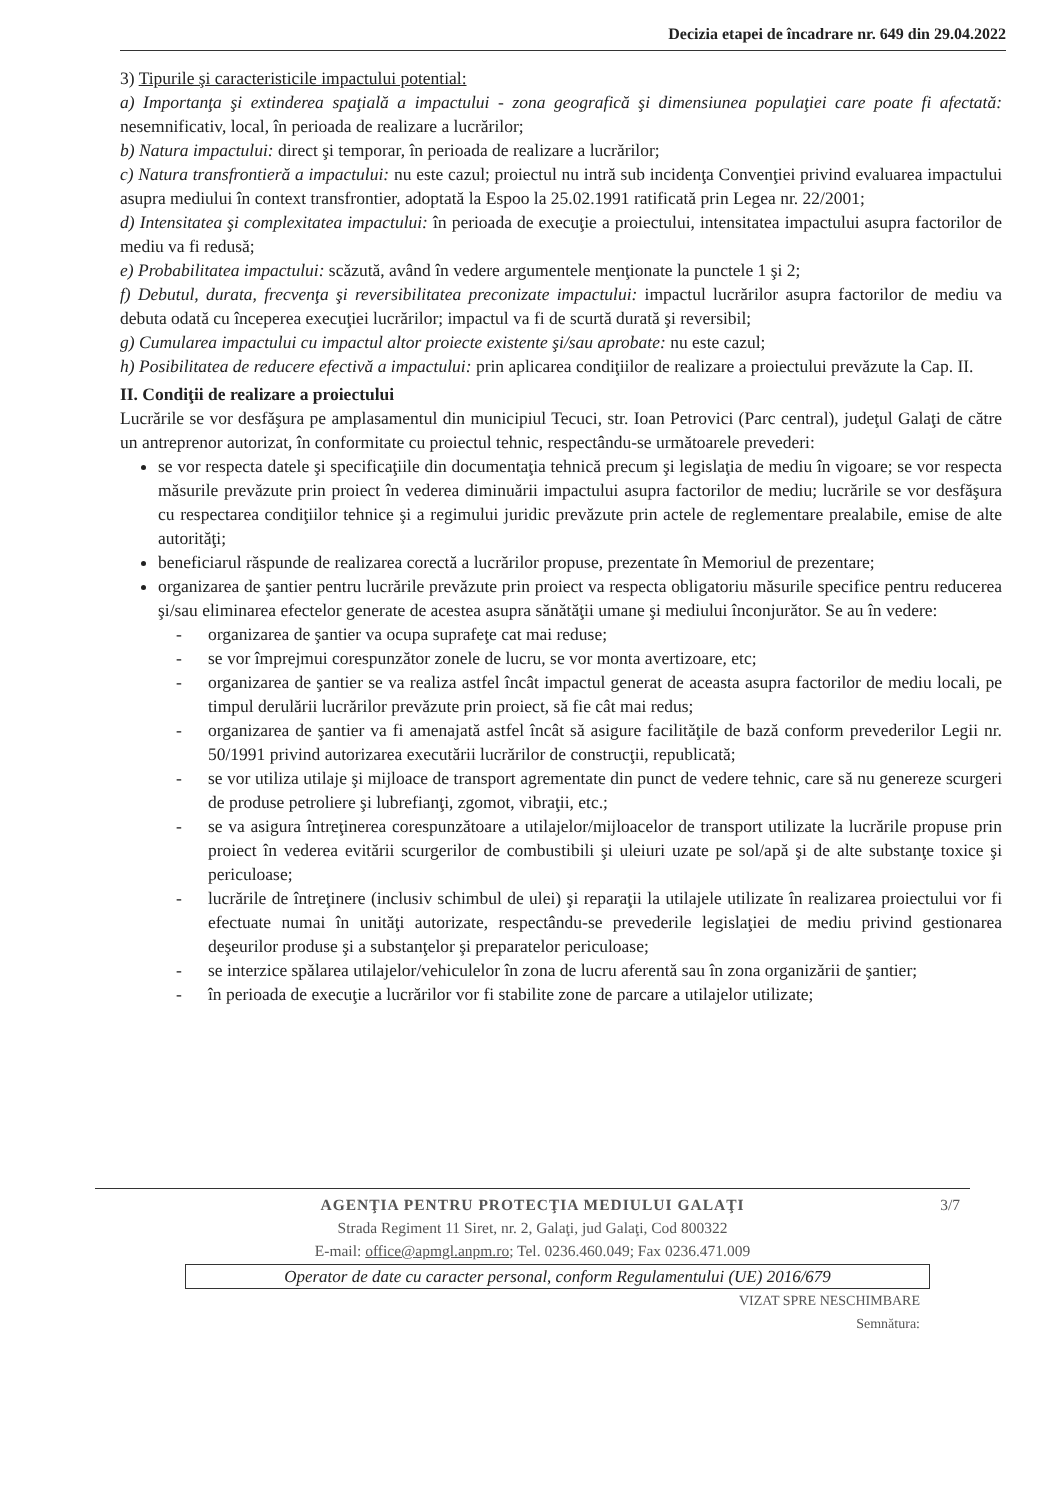Decizia etapei de încadrare nr. 649 din 29.04.2022
3) Tipurile şi caracteristicile impactului potential:
a) Importanţa şi extinderea spaţială a impactului - zona geografică şi dimensiunea populaţiei care poate fi afectată: nesemnificativ, local, în perioada de realizare a lucrărilor;
b) Natura impactului: direct şi temporar, în perioada de realizare a lucrărilor;
c) Natura transfrontieră a impactului: nu este cazul; proiectul nu intră sub incidenţa Convenţiei privind evaluarea impactului asupra mediului în context transfrontier, adoptată la Espoo la 25.02.1991 ratificată prin Legea nr. 22/2001;
d) Intensitatea şi complexitatea impactului: în perioada de execuţie a proiectului, intensitatea impactului asupra factorilor de mediu va fi redusă;
e) Probabilitatea impactului: scăzută, având în vedere argumentele menţionate la punctele 1 şi 2;
f) Debutul, durata, frecvenţa şi reversibilitatea preconizate impactului: impactul lucrărilor asupra factorilor de mediu va debuta odată cu începerea execuţiei lucrărilor; impactul va fi de scurtă durată şi reversibil;
g) Cumularea impactului cu impactul altor proiecte existente şi/sau aprobate: nu este cazul;
h) Posibilitatea de reducere efectivă a impactului: prin aplicarea condiţiilor de realizare a proiectului prevăzute la Cap. II.
II. Condiţii de realizare a proiectului
Lucrările se vor desfăşura pe amplasamentul din municipiul Tecuci, str. Ioan Petrovici (Parc central), judeţul Galaţi de către un antreprenor autorizat, în conformitate cu proiectul tehnic, respectându-se următoarele prevederi:
se vor respecta datele şi specificaţiile din documentaţia tehnică precum şi legislaţia de mediu în vigoare; se vor respecta măsurile prevăzute prin proiect în vederea diminuării impactului asupra factorilor de mediu; lucrările se vor desfăşura cu respectarea condiţiilor tehnice şi a regimului juridic prevăzute prin actele de reglementare prealabile, emise de alte autorităţi;
beneficiarul răspunde de realizarea corectă a lucrărilor propuse, prezentate în Memoriul de prezentare;
organizarea de şantier pentru lucrările prevăzute prin proiect va respecta obligatoriu măsurile specifice pentru reducerea şi/sau eliminarea efectelor generate de acestea asupra sănătăţii umane şi mediului înconjurător. Se au în vedere:
- organizarea de şantier va ocupa suprafeţe cat mai reduse;
- se vor împrejmui corespunzător zonele de lucru, se vor monta avertizoare, etc;
- organizarea de şantier se va realiza astfel încât impactul generat de aceasta asupra factorilor de mediu locali, pe timpul derulării lucrărilor prevăzute prin proiect, să fie cât mai redus;
- organizarea de şantier va fi amenajată astfel încât să asigure facilităţile de bază conform prevederilor Legii nr. 50/1991 privind autorizarea executării lucrărilor de construcţii, republicată;
- se vor utiliza utilaje şi mijloace de transport agrementate din punct de vedere tehnic, care să nu genereze scurgeri de produse petroliere şi lubrefianţi, zgomot, vibraţii, etc.;
- se va asigura întreţinerea corespunzătoare a utilajelor/mijloacelor de transport utilizate la lucrările propuse prin proiect în vederea evitării scurgerilor de combustibili şi uleiuri uzate pe sol/apă şi de alte substanţe toxice şi periculoase;
- lucrările de întreţinere (inclusiv schimbul de ulei) şi reparaţii la utilajele utilizate în realizarea proiectului vor fi efectuate numai în unităţi autorizate, respectându-se prevederile legislaţiei de mediu privind gestionarea deşeurilor produse şi a substanţelor şi preparatelor periculoase;
- se interzice spălarea utilajelor/vehiculelor în zona de lucru aferentă sau în zona organizării de şantier;
- în perioada de execuţie a lucrărilor vor fi stabilite zone de parcare a utilajelor utilizate;
3/7
AGENŢIA PENTRU PROTECŢIA MEDIULUI GALAŢI
Strada Regiment 11 Siret, nr. 2, Galaţi, jud Galaţi, Cod 800322
E-mail: office@apmgl.anpm.ro; Tel. 0236.460.049; Fax 0236.471.009
Operator de date cu caracter personal, conform Regulamentului (UE) 2016/679
VIZAT SPRE NESCHIMBARE
Semnătura: